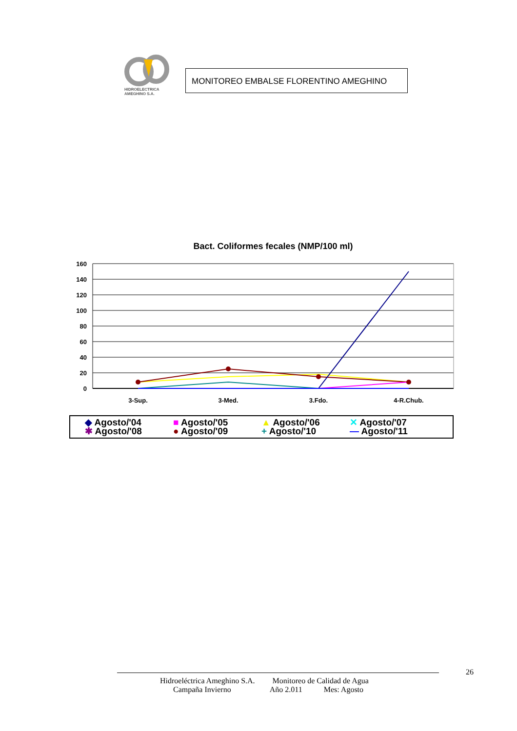HIDROELECTRICA
AMEGHINO S.A.
MONITOREO EMBALSE FLORENTINO AMEGHINO
Bact. Coliformes fecales (NMP/100 ml)
160
140
120
100
80
60
40
20
0
3-Sup.
3-Med.
3.Fdo.
4-R.Chub.
◆ Agosto/'04 ■ Agosto/'05 ▲ Agosto/'06 ✕ Agosto/'07 ✱ Agosto/'08 ● Agosto/'09 + Agosto/'10 — Agosto/'11
26
Hidroeléctrica Ameghino S.A. Monitoreo de Calidad de Agua
Campaña Invierno Año 2.011 Mes: Agosto